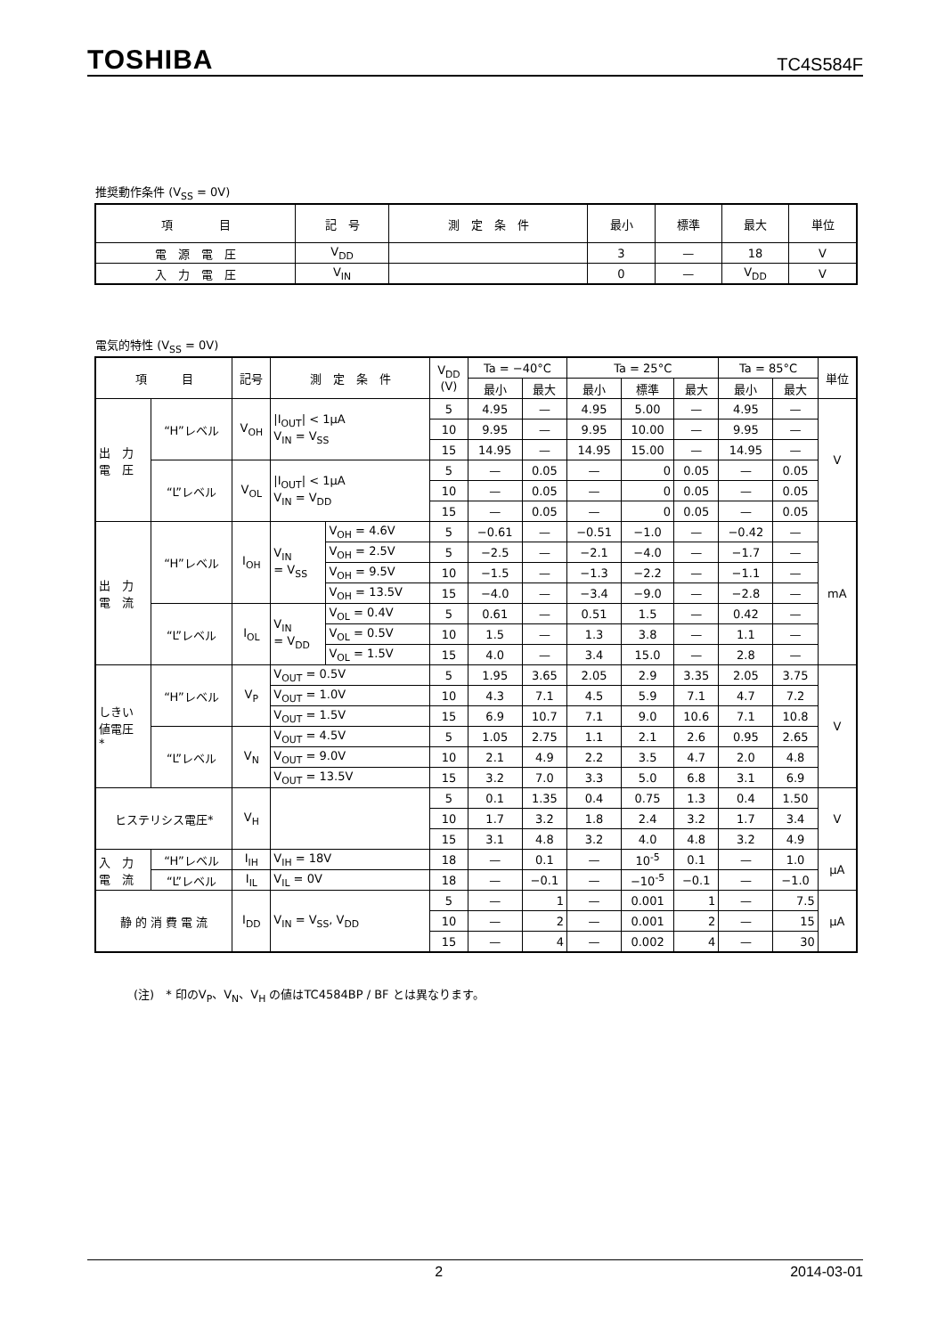TOSHIBA TC4S584F
推奨動作条件 (V<sub>SS</sub> = 0V)
| 項 目 | 記 号 | 測 定 条 件 | 最小 | 標準 | 最大 | 単位 |
| --- | --- | --- | --- | --- | --- | --- |
| 電 源 電 圧 | V<sub>DD</sub> | | 3 | — | 18 | V |
| 入 力 電 圧 | V<sub>IN</sub> | | 0 | — | V<sub>DD</sub> | V |
電気的特性 (V<sub>SS</sub> = 0V)
| 項 目 | | 記号 | 測 定 条 件 | | V<sub>DD</sub> (V) | Ta = −40°C | | Ta = 25°C | | | Ta = 85°C | | 単位 |
| --- | --- | --- | --- | --- | --- | --- | --- | --- | --- | --- | --- | --- | --- |
| | | | | | | 最小 | 最大 | 最小 | 標準 | 最大 | 最小 | 最大 | |
| 出 力 電 圧 | “H”レベル | V<sub>OH</sub> | /I<sub>OUT</sub>/ < 1μA V<sub>IN</sub> = V<sub>SS</sub> | | 5 | 4.95 | — | 4.95 | 5.00 | — | 4.95 | — | V |
| | | | | | 10 | 9.95 | — | 9.95 | 10.00 | — | 9.95 | — | |
| | | | | | 15 | 14.95 | — | 14.95 | 15.00 | — | 14.95 | — | |
| | “L”レベル | V<sub>OL</sub> | /I<sub>OUT</sub>/ < 1μA V<sub>IN</sub> = V<sub>DD</sub> | | 5 | — | 0.05 | — | 0 | 0.05 | — | 0.05 | |
| | | | | | 10 | — | 0.05 | — | 0 | 0.05 | — | 0.05 | |
| | | | | | 15 | — | 0.05 | — | 0 | 0.05 | — | 0.05 | |
| 出 力 電 流 | “H”レベル | I<sub>OH</sub> | V<sub>IN</sub> = V<sub>SS</sub> | V<sub>OH</sub> = 4.6V | 5 | −0.61 | — | −0.51 | −1.0 | — | −0.42 | — | mA |
| | | | | V<sub>OH</sub> = 2.5V | 5 | −2.5 | — | −2.1 | −4.0 | — | −1.7 | — | |
| | | | | V<sub>OH</sub> = 9.5V | 10 | −1.5 | — | −1.3 | −2.2 | — | −1.1 | — | |
| | | | | V<sub>OH</sub> = 13.5V | 15 | −4.0 | — | −3.4 | −9.0 | — | −2.8 | — | |
| | “L”レベル | I<sub>OL</sub> | V<sub>IN</sub> = V<sub>DD</sub> | V<sub>OL</sub> = 0.4V | 5 | 0.61 | — | 0.51 | 1.5 | — | 0.42 | — | |
| | | | | V<sub>OL</sub> = 0.5V | 10 | 1.5 | — | 1.3 | 3.8 | — | 1.1 | — | |
| | | | | V<sub>OL</sub> = 1.5V | 15 | 4.0 | — | 3.4 | 15.0 | — | 2.8 | — | |
| しきい 値電圧 * | “H”レベル | V<sub>P</sub> | V<sub>OUT</sub> = 0.5V | | 5 | 1.95 | 3.65 | 2.05 | 2.9 | 3.35 | 2.05 | 3.75 | V |
| | | | V<sub>OUT</sub> = 1.0V | | 10 | 4.3 | 7.1 | 4.5 | 5.9 | 7.1 | 4.7 | 7.2 | |
| | | | V<sub>OUT</sub> = 1.5V | | 15 | 6.9 | 10.7 | 7.1 | 9.0 | 10.6 | 7.1 | 10.8 | |
| | “L”レベル | V<sub>N</sub> | V<sub>OUT</sub> = 4.5V | | 5 | 1.05 | 2.75 | 1.1 | 2.1 | 2.6 | 0.95 | 2.65 | |
| | | | V<sub>OUT</sub> = 9.0V | | 10 | 2.1 | 4.9 | 2.2 | 3.5 | 4.7 | 2.0 | 4.8 | |
| | | | V<sub>OUT</sub> = 13.5V | | 15 | 3.2 | 7.0 | 3.3 | 5.0 | 6.8 | 3.1 | 6.9 | |
| ヒステリシス電圧* | | V<sub>H</sub> | | | 5 | 0.1 | 1.35 | 0.4 | 0.75 | 1.3 | 0.4 | 1.50 | V |
| | | | | | 10 | 1.7 | 3.2 | 1.8 | 2.4 | 3.2 | 1.7 | 3.4 | |
| | | | | | 15 | 3.1 | 4.8 | 3.2 | 4.0 | 4.8 | 3.2 | 4.9 | |
| 入 力 電 流 | “H”レベル | I<sub>IH</sub> | V<sub>IH</sub> = 18V | | 18 | — | 0.1 | — | 10<sup>-5</sup> | 0.1 | — | 1.0 | μA |
| | “L”レベル | I<sub>IL</sub> | V<sub>IL</sub> = 0V | | 18 | — | −0.1 | — | −10<sup>-5</sup> | −0.1 | — | −1.0 | |
| 静 的 消 費 電 流 | | I<sub>DD</sub> | V<sub>IN</sub> = V<sub>SS</sub>, V<sub>DD</sub> | | 5 | — | 1 | — | 0.001 | 1 | — | 7.5 | μA |
| | | | | | 10 | — | 2 | — | 0.001 | 2 | — | 15 | |
| | | | | | 15 | — | 4 | — | 0.002 | 4 | — | 30 | |
(注)　* 印のV<sub>P</sub>、V<sub>N</sub>、V<sub>H</sub> の値はTC4584BP / BF とは異なります。
2 2014-03-01